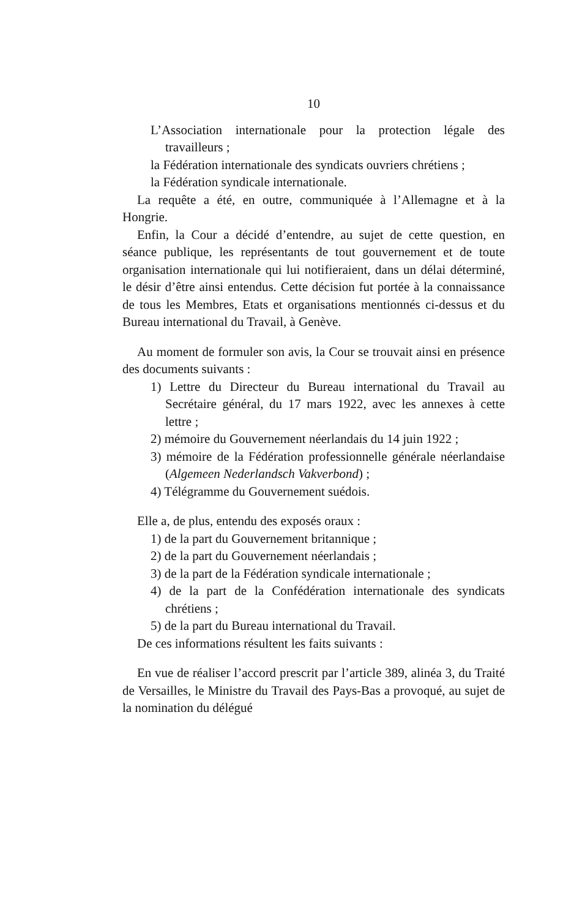10
L’Association internationale pour la protection légale des travailleurs ;
la Fédération internationale des syndicats ouvriers chrétiens ;
la Fédération syndicale internationale.
La requête a été, en outre, communiquée à l’Allemagne et à la Hongrie.
Enfin, la Cour a décidé d’entendre, au sujet de cette question, en séance publique, les représentants de tout gouvernement et de toute organisation internationale qui lui notifieraient, dans un délai déterminé, le désir d’être ainsi entendus. Cette décision fut portée à la connaissance de tous les Membres, Etats et organisations mentionnés ci-dessus et du Bureau international du Travail, à Genève.
Au moment de formuler son avis, la Cour se trouvait ainsi en présence des documents suivants :
1) Lettre du Directeur du Bureau international du Travail au Secrétaire général, du 17 mars 1922, avec les annexes à cette lettre ;
2) mémoire du Gouvernement néerlandais du 14 juin 1922 ;
3) mémoire de la Fédération professionnelle générale néerlandaise (Algemeen Nederlandsch Vakverbond) ;
4) Télégramme du Gouvernement suédois.
Elle a, de plus, entendu des exposés oraux :
1) de la part du Gouvernement britannique ;
2) de la part du Gouvernement néerlandais ;
3) de la part de la Fédération syndicale internationale ;
4) de la part de la Confédération internationale des syndicats chrétiens ;
5) de la part du Bureau international du Travail.
De ces informations résultent les faits suivants :
En vue de réaliser l’accord prescrit par l’article 389, alinéa 3, du Traité de Versailles, le Ministre du Travail des Pays-Bas a provoqué, au sujet de la nomination du délégué